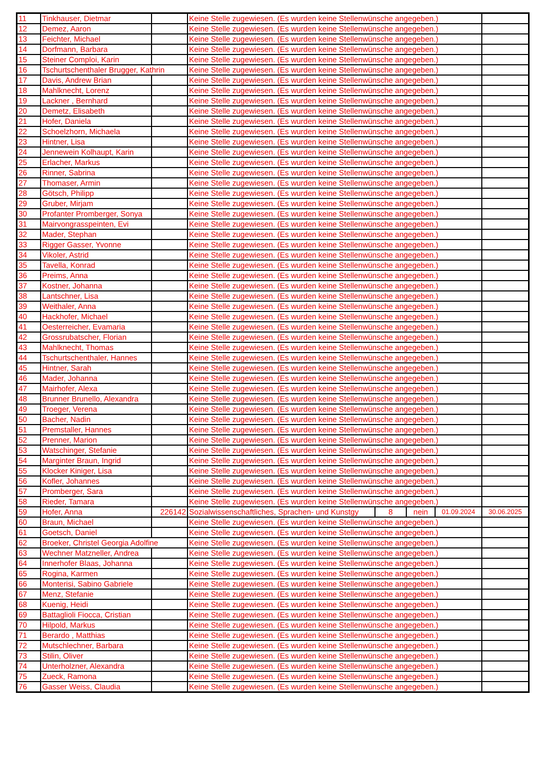| 11 | Tinkhauser, Dietmar | | Keine Stelle zugewiesen. (Es wurden keine Stellenwünsche angegeben.) | | | | |
| 12 | Demez, Aaron | | Keine Stelle zugewiesen. (Es wurden keine Stellenwünsche angegeben.) | | | | |
| 13 | Feichter, Michael | | Keine Stelle zugewiesen. (Es wurden keine Stellenwünsche angegeben.) | | | | |
| 14 | Dorfmann, Barbara | | Keine Stelle zugewiesen. (Es wurden keine Stellenwünsche angegeben.) | | | | |
| 15 | Steiner Comploi, Karin | | Keine Stelle zugewiesen. (Es wurden keine Stellenwünsche angegeben.) | | | | |
| 16 | Tschurtschenthaler Brugger, Kathrin | | Keine Stelle zugewiesen. (Es wurden keine Stellenwünsche angegeben.) | | | | |
| 17 | Davis, Andrew Brian | | Keine Stelle zugewiesen. (Es wurden keine Stellenwünsche angegeben.) | | | | |
| 18 | Mahlknecht, Lorenz | | Keine Stelle zugewiesen. (Es wurden keine Stellenwünsche angegeben.) | | | | |
| 19 | Lackner , Bernhard | | Keine Stelle zugewiesen. (Es wurden keine Stellenwünsche angegeben.) | | | | |
| 20 | Demetz, Elisabeth | | Keine Stelle zugewiesen. (Es wurden keine Stellenwünsche angegeben.) | | | | |
| 21 | Hofer, Daniela | | Keine Stelle zugewiesen. (Es wurden keine Stellenwünsche angegeben.) | | | | |
| 22 | Schoelzhorn, Michaela | | Keine Stelle zugewiesen. (Es wurden keine Stellenwünsche angegeben.) | | | | |
| 23 | Hintner, Lisa | | Keine Stelle zugewiesen. (Es wurden keine Stellenwünsche angegeben.) | | | | |
| 24 | Jennewein Kolhaupt, Karin | | Keine Stelle zugewiesen. (Es wurden keine Stellenwünsche angegeben.) | | | | |
| 25 | Erlacher, Markus | | Keine Stelle zugewiesen. (Es wurden keine Stellenwünsche angegeben.) | | | | |
| 26 | Rinner, Sabrina | | Keine Stelle zugewiesen. (Es wurden keine Stellenwünsche angegeben.) | | | | |
| 27 | Thomaser, Armin | | Keine Stelle zugewiesen. (Es wurden keine Stellenwünsche angegeben.) | | | | |
| 28 | Götsch, Philipp | | Keine Stelle zugewiesen. (Es wurden keine Stellenwünsche angegeben.) | | | | |
| 29 | Gruber, Mirjam | | Keine Stelle zugewiesen. (Es wurden keine Stellenwünsche angegeben.) | | | | |
| 30 | Profanter Promberger, Sonya | | Keine Stelle zugewiesen. (Es wurden keine Stellenwünsche angegeben.) | | | | |
| 31 | Mairvongrasspeinten, Evi | | Keine Stelle zugewiesen. (Es wurden keine Stellenwünsche angegeben.) | | | | |
| 32 | Mader, Stephan | | Keine Stelle zugewiesen. (Es wurden keine Stellenwünsche angegeben.) | | | | |
| 33 | Rigger Gasser, Yvonne | | Keine Stelle zugewiesen. (Es wurden keine Stellenwünsche angegeben.) | | | | |
| 34 | Vikoler, Astrid | | Keine Stelle zugewiesen. (Es wurden keine Stellenwünsche angegeben.) | | | | |
| 35 | Tavella, Konrad | | Keine Stelle zugewiesen. (Es wurden keine Stellenwünsche angegeben.) | | | | |
| 36 | Preims, Anna | | Keine Stelle zugewiesen. (Es wurden keine Stellenwünsche angegeben.) | | | | |
| 37 | Kostner, Johanna | | Keine Stelle zugewiesen. (Es wurden keine Stellenwünsche angegeben.) | | | | |
| 38 | Lantschner, Lisa | | Keine Stelle zugewiesen. (Es wurden keine Stellenwünsche angegeben.) | | | | |
| 39 | Weithaler, Anna | | Keine Stelle zugewiesen. (Es wurden keine Stellenwünsche angegeben.) | | | | |
| 40 | Hackhofer, Michael | | Keine Stelle zugewiesen. (Es wurden keine Stellenwünsche angegeben.) | | | | |
| 41 | Oesterreicher, Evamaria | | Keine Stelle zugewiesen. (Es wurden keine Stellenwünsche angegeben.) | | | | |
| 42 | Grossrubatscher, Florian | | Keine Stelle zugewiesen. (Es wurden keine Stellenwünsche angegeben.) | | | | |
| 43 | Mahlknecht, Thomas | | Keine Stelle zugewiesen. (Es wurden keine Stellenwünsche angegeben.) | | | | |
| 44 | Tschurtschenthaler, Hannes | | Keine Stelle zugewiesen. (Es wurden keine Stellenwünsche angegeben.) | | | | |
| 45 | Hintner, Sarah | | Keine Stelle zugewiesen. (Es wurden keine Stellenwünsche angegeben.) | | | | |
| 46 | Mader, Johanna | | Keine Stelle zugewiesen. (Es wurden keine Stellenwünsche angegeben.) | | | | |
| 47 | Mairhofer, Alexa | | Keine Stelle zugewiesen. (Es wurden keine Stellenwünsche angegeben.) | | | | |
| 48 | Brunner Brunello, Alexandra | | Keine Stelle zugewiesen. (Es wurden keine Stellenwünsche angegeben.) | | | | |
| 49 | Troeger, Verena | | Keine Stelle zugewiesen. (Es wurden keine Stellenwünsche angegeben.) | | | | |
| 50 | Bacher, Nadin | | Keine Stelle zugewiesen. (Es wurden keine Stellenwünsche angegeben.) | | | | |
| 51 | Premstaller, Hannes | | Keine Stelle zugewiesen. (Es wurden keine Stellenwünsche angegeben.) | | | | |
| 52 | Prenner, Marion | | Keine Stelle zugewiesen. (Es wurden keine Stellenwünsche angegeben.) | | | | |
| 53 | Watschinger, Stefanie | | Keine Stelle zugewiesen. (Es wurden keine Stellenwünsche angegeben.) | | | | |
| 54 | Marginter Braun, Ingrid | | Keine Stelle zugewiesen. (Es wurden keine Stellenwünsche angegeben.) | | | | |
| 55 | Klocker Kiniger, Lisa | | Keine Stelle zugewiesen. (Es wurden keine Stellenwünsche angegeben.) | | | | |
| 56 | Kofler, Johannes | | Keine Stelle zugewiesen. (Es wurden keine Stellenwünsche angegeben.) | | | | |
| 57 | Promberger, Sara | | Keine Stelle zugewiesen. (Es wurden keine Stellenwünsche angegeben.) | | | | |
| 58 | Rieder, Tamara | | Keine Stelle zugewiesen. (Es wurden keine Stellenwünsche angegeben.) | | | | |
| 59 | Hofer, Anna | 226142 | Sozialwissenschaftliches, Sprachen- und Kunstgy | 8 | nein | 01.09.2024 | 30.06.2025 |
| 60 | Braun, Michael | | Keine Stelle zugewiesen. (Es wurden keine Stellenwünsche angegeben.) | | | | |
| 61 | Goetsch, Daniel | | Keine Stelle zugewiesen. (Es wurden keine Stellenwünsche angegeben.) | | | | |
| 62 | Broeker, Christel Georgia Adolfine | | Keine Stelle zugewiesen. (Es wurden keine Stellenwünsche angegeben.) | | | | |
| 63 | Wechner Matzneller, Andrea | | Keine Stelle zugewiesen. (Es wurden keine Stellenwünsche angegeben.) | | | | |
| 64 | Innerhofer Blaas, Johanna | | Keine Stelle zugewiesen. (Es wurden keine Stellenwünsche angegeben.) | | | | |
| 65 | Rogina, Karmen | | Keine Stelle zugewiesen. (Es wurden keine Stellenwünsche angegeben.) | | | | |
| 66 | Monterisi, Sabino Gabriele | | Keine Stelle zugewiesen. (Es wurden keine Stellenwünsche angegeben.) | | | | |
| 67 | Menz, Stefanie | | Keine Stelle zugewiesen. (Es wurden keine Stellenwünsche angegeben.) | | | | |
| 68 | Kuenig, Heidi | | Keine Stelle zugewiesen. (Es wurden keine Stellenwünsche angegeben.) | | | | |
| 69 | Battaglioli Fiocca, Cristian | | Keine Stelle zugewiesen. (Es wurden keine Stellenwünsche angegeben.) | | | | |
| 70 | Hilpold, Markus | | Keine Stelle zugewiesen. (Es wurden keine Stellenwünsche angegeben.) | | | | |
| 71 | Berardo , Matthias | | Keine Stelle zugewiesen. (Es wurden keine Stellenwünsche angegeben.) | | | | |
| 72 | Mutschlechner, Barbara | | Keine Stelle zugewiesen. (Es wurden keine Stellenwünsche angegeben.) | | | | |
| 73 | Stilin, Oliver | | Keine Stelle zugewiesen. (Es wurden keine Stellenwünsche angegeben.) | | | | |
| 74 | Unterholzner, Alexandra | | Keine Stelle zugewiesen. (Es wurden keine Stellenwünsche angegeben.) | | | | |
| 75 | Zueck, Ramona | | Keine Stelle zugewiesen. (Es wurden keine Stellenwünsche angegeben.) | | | | |
| 76 | Gasser Weiss, Claudia | | Keine Stelle zugewiesen. (Es wurden keine Stellenwünsche angegeben.) | | | | |